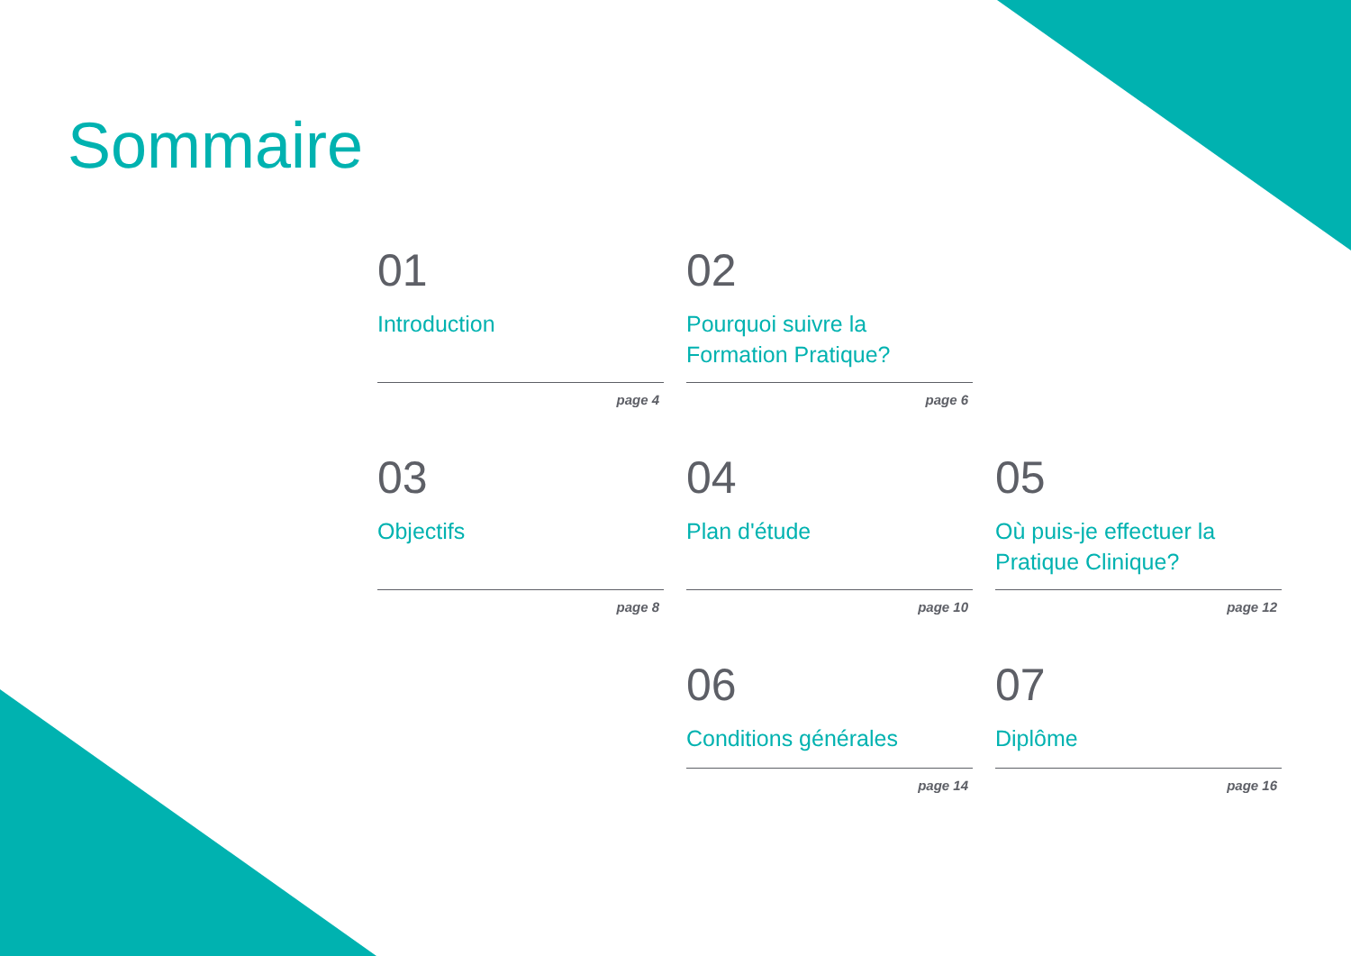Sommaire
01
Introduction
page 4
02
Pourquoi suivre la Formation Pratique?
page 6
03
Objectifs
page 8
04
Plan d'étude
page 10
05
Où puis-je effectuer la Pratique Clinique?
page 12
06
Conditions générales
page 14
07
Diplôme
page 16